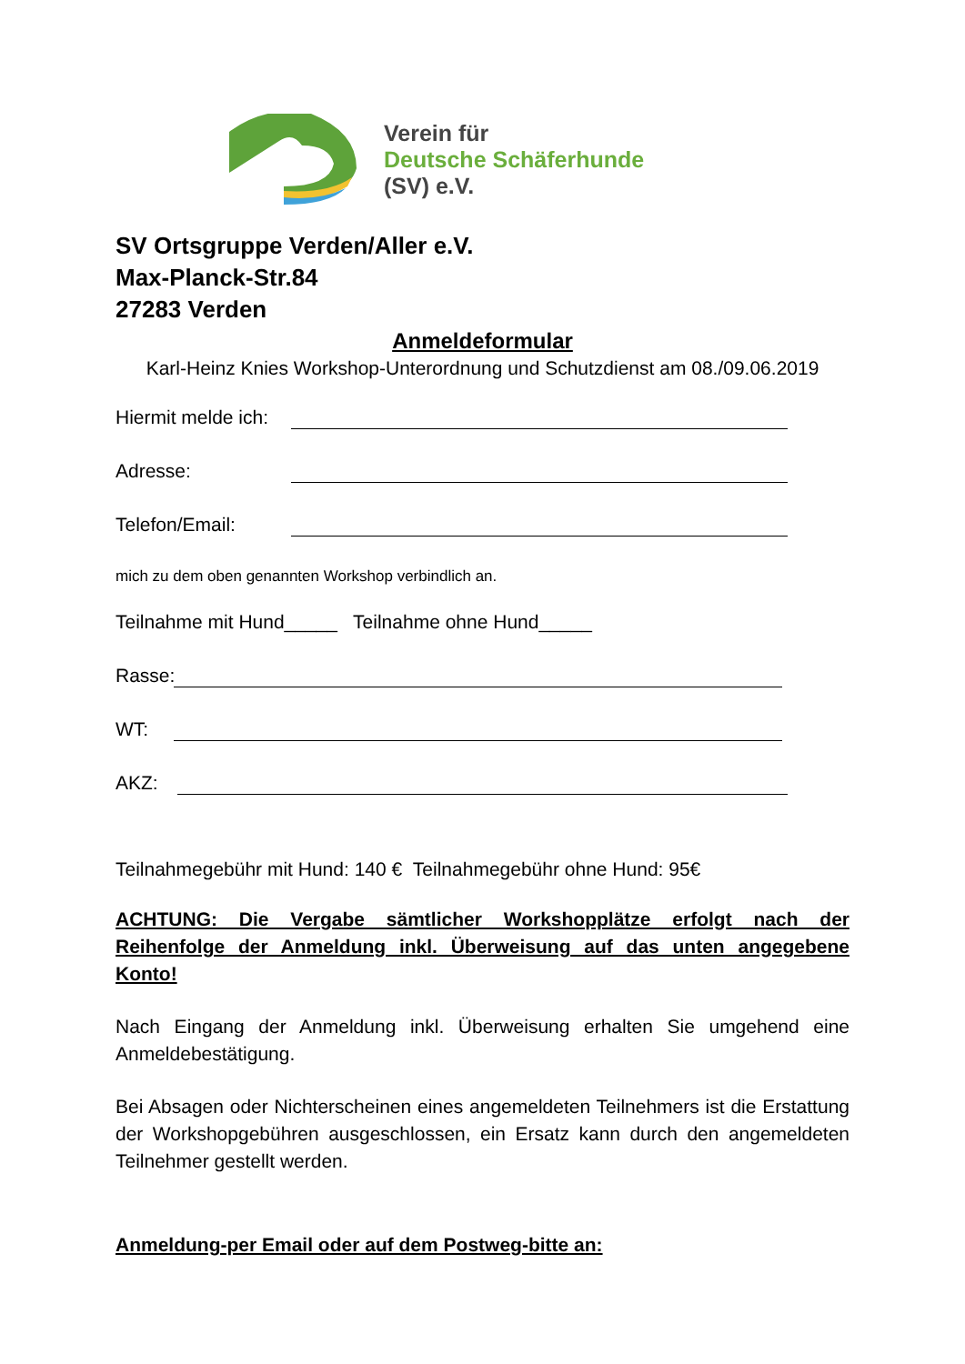Verein für
Deutsche Schäferhunde
(SV) e.V.
SV Ortsgruppe Verden/Aller e.V.
Max-Planck-Str.84
27283 Verden
Anmeldeformular
Karl-Heinz Knies Workshop-Unterordnung und Schutzdienst am 08./09.06.2019
Hiermit melde ich:
Adresse:
Telefon/Email:
mich zu dem oben genannten Workshop verbindlich an.
Teilnahme mit Hund_____ Teilnahme ohne Hund_____
Rasse:
WT:
AKZ:
Teilnahmegebühr mit Hund: 140 € Teilnahmegebühr ohne Hund: 95€
ACHTUNG: Die Vergabe sämtlicher Workshopplätze erfolgt nach der Reihenfolge der Anmeldung inkl. Überweisung auf das unten angegebene Konto!
Nach Eingang der Anmeldung inkl. Überweisung erhalten Sie umgehend eine Anmeldebestätigung.
Bei Absagen oder Nichterscheinen eines angemeldeten Teilnehmers ist die Erstattung der Workshopgebühren ausgeschlossen, ein Ersatz kann durch den angemeldeten Teilnehmer gestellt werden.
Anmeldung-per Email oder auf dem Postweg-bitte an: